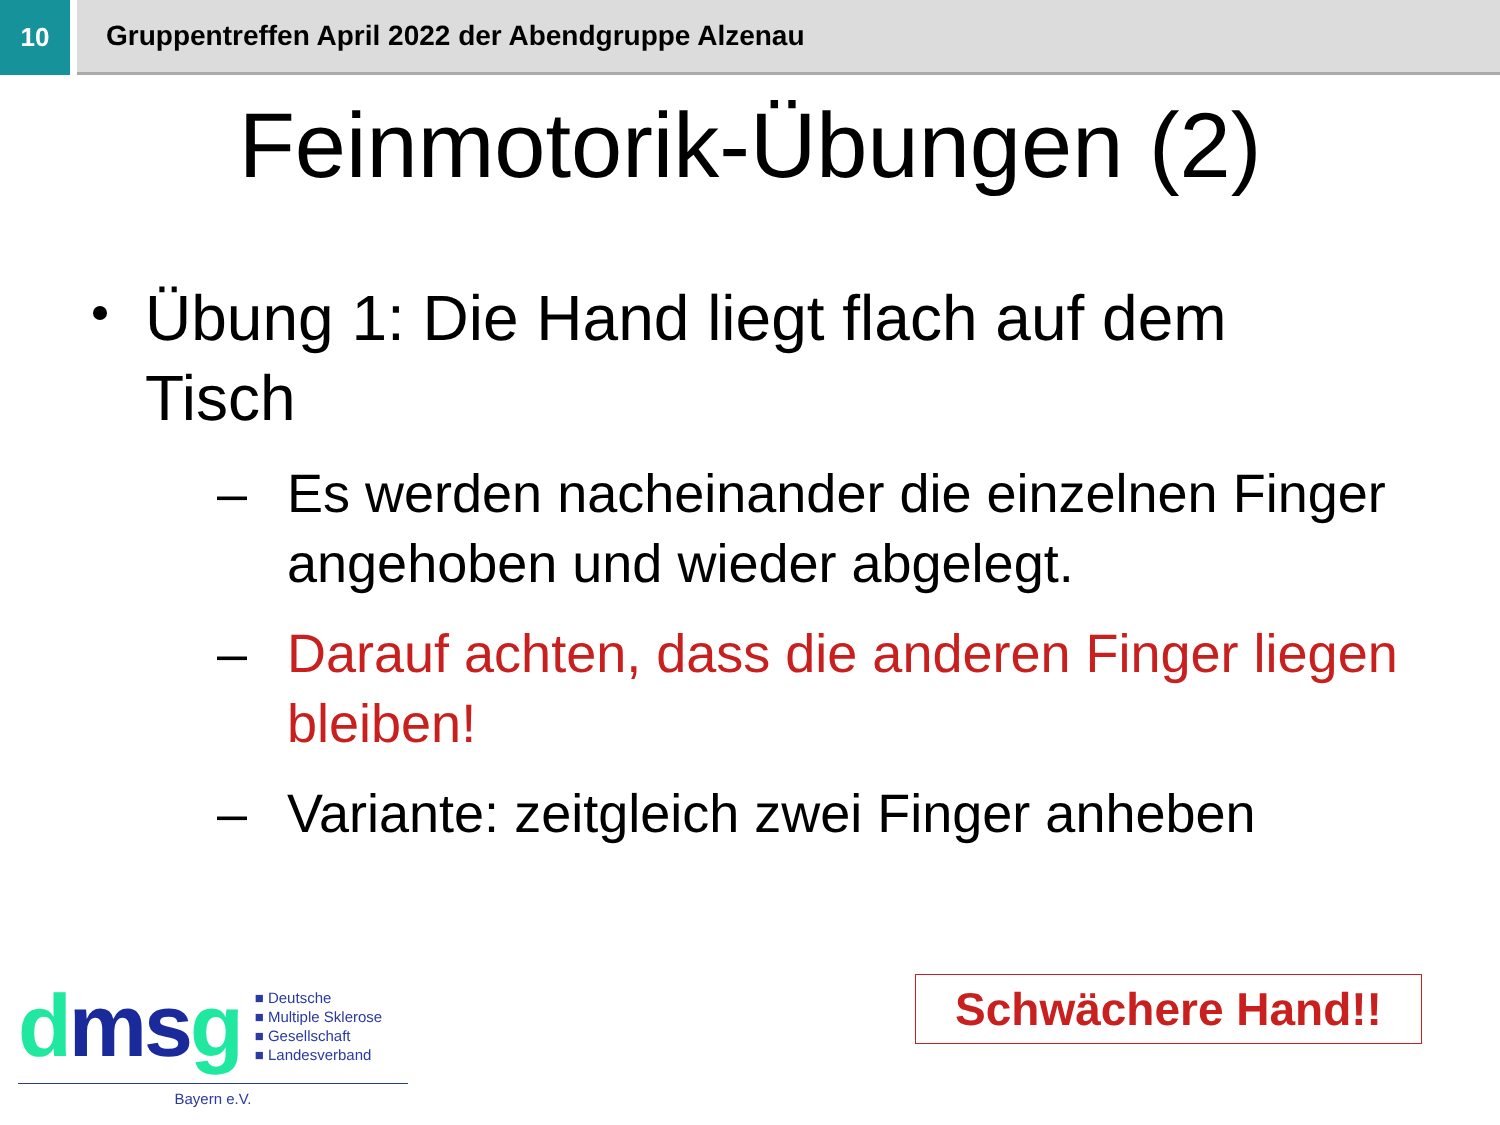10 Gruppentreffen April 2022 der Abendgruppe Alzenau
Feinmotorik-Übungen (2)
Übung 1: Die Hand liegt flach auf dem Tisch
– Es werden nacheinander die einzelnen Finger angehoben und wieder abgelegt.
– Darauf achten, dass die anderen Finger liegen bleiben!
– Variante: zeitgleich zwei Finger anheben
dms g
■ Deutsche
■ Multiple Sklerose
■ Gesellschaft
■ Landesverband
Bayern e.V.
Schwächere Hand!!